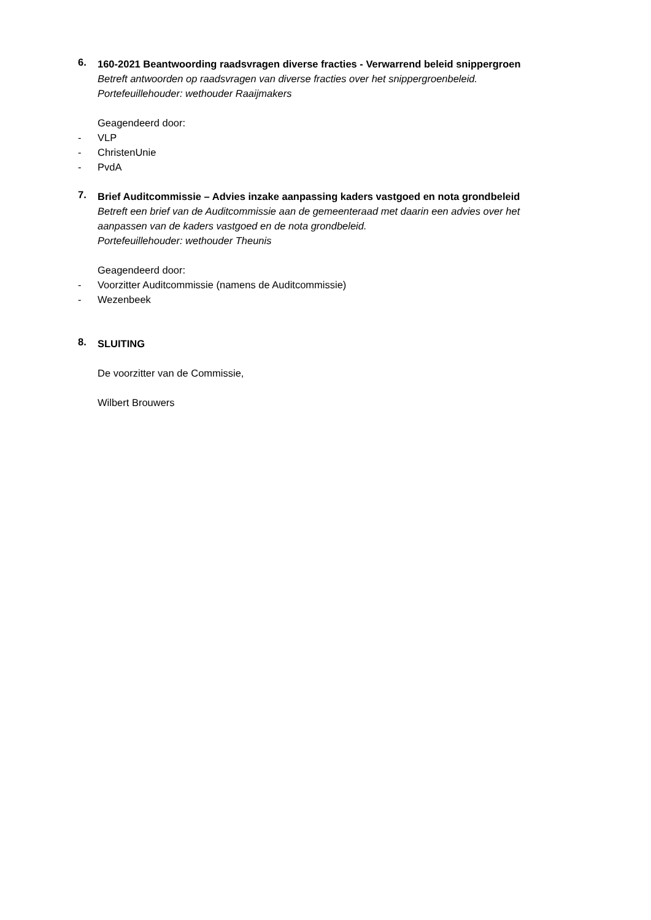6.
160-2021 Beantwoording raadsvragen diverse fracties - Verwarrend beleid snippergroen
Betreft antwoorden op raadsvragen van diverse fracties over het snippergroenbeleid.
Portefeuillehouder: wethouder Raaijmakers
Geagendeerd door:
- VLP
- ChristenUnie
- PvdA
7.
Brief Auditcommissie – Advies inzake aanpassing kaders vastgoed en nota grondbeleid
Betreft een brief van de Auditcommissie aan de gemeenteraad met daarin een advies over het aanpassen van de kaders vastgoed en de nota grondbeleid.
Portefeuillehouder: wethouder Theunis
Geagendeerd door:
- Voorzitter Auditcommissie (namens de Auditcommissie)
- Wezenbeek
8.
SLUITING
De voorzitter van de Commissie,
Wilbert Brouwers